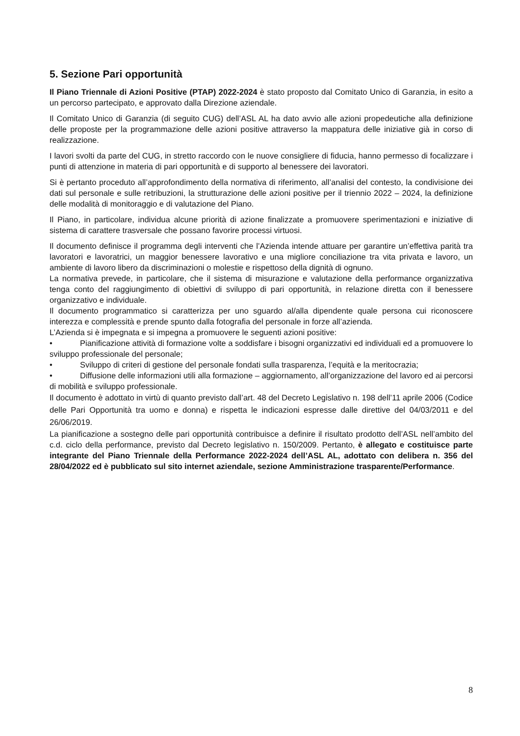5. Sezione Pari opportunità
Il Piano Triennale di Azioni Positive (PTAP) 2022-2024 è stato proposto dal Comitato Unico di Garanzia, in esito a un percorso partecipato, e approvato dalla Direzione aziendale.
Il Comitato Unico di Garanzia (di seguito CUG) dell’ASL AL ha dato avvio alle azioni propedeutiche alla definizione delle proposte per la programmazione delle azioni positive attraverso la mappatura delle iniziative già in corso di realizzazione.
I lavori svolti da parte del CUG, in stretto raccordo con le nuove consigliere di fiducia, hanno permesso di focalizzare i punti di attenzione in materia di pari opportunità e di supporto al benessere dei lavoratori.
Si è pertanto proceduto all’approfondimento della normativa di riferimento, all’analisi del contesto, la condivisione dei dati sul personale e sulle retribuzioni, la strutturazione delle azioni positive per il triennio 2022 – 2024, la definizione delle modalità di monitoraggio e di valutazione del Piano.
Il Piano, in particolare, individua alcune priorità di azione finalizzate a promuovere sperimentazioni e iniziative di sistema di carattere trasversale che possano favorire processi virtuosi.
Il documento definisce il programma degli interventi che l’Azienda intende attuare per garantire un’effettiva parità tra lavoratori e lavoratrici, un maggior benessere lavorativo e una migliore conciliazione tra vita privata e lavoro, un ambiente di lavoro libero da discriminazioni o molestie e rispettoso della dignità di ognuno.
La normativa prevede, in particolare, che il sistema di misurazione e valutazione della performance organizzativa tenga conto del raggiungimento di obiettivi di sviluppo di pari opportunità, in relazione diretta con il benessere organizzativo e individuale.
Il documento programmatico si caratterizza per uno sguardo al/alla dipendente quale persona cui riconoscere interezza e complessità e prende spunto dalla fotografia del personale in forze all’azienda.
L’Azienda si è impegnata e si impegna a promuovere le seguenti azioni positive:
• Pianificazione attività di formazione volte a soddisfare i bisogni organizzativi ed individuali ed a promuovere lo sviluppo professionale del personale;
• Sviluppo di criteri di gestione del personale fondati sulla trasparenza, l’equità e la meritocrazia;
• Diffusione delle informazioni utili alla formazione – aggiornamento, all’organizzazione del lavoro ed ai percorsi di mobilità e sviluppo professionale.
Il documento è adottato in virtù di quanto previsto dall’art. 48 del Decreto Legislativo n. 198 dell’11 aprile 2006 (Codice delle Pari Opportunità tra uomo e donna) e rispetta le indicazioni espresse dalle direttive del 04/03/2011 e del 26/06/2019.
La pianificazione a sostegno delle pari opportunità contribuisce a definire il risultato prodotto dell’ASL nell’ambito del c.d. ciclo della performance, previsto dal Decreto legislativo n. 150/2009. Pertanto, è allegato e costituisce parte integrante del Piano Triennale della Performance 2022-2024 dell’ASL AL, adottato con delibera n. 356 del 28/04/2022 ed è pubblicato sul sito internet aziendale, sezione Amministrazione trasparente/Performance.
8